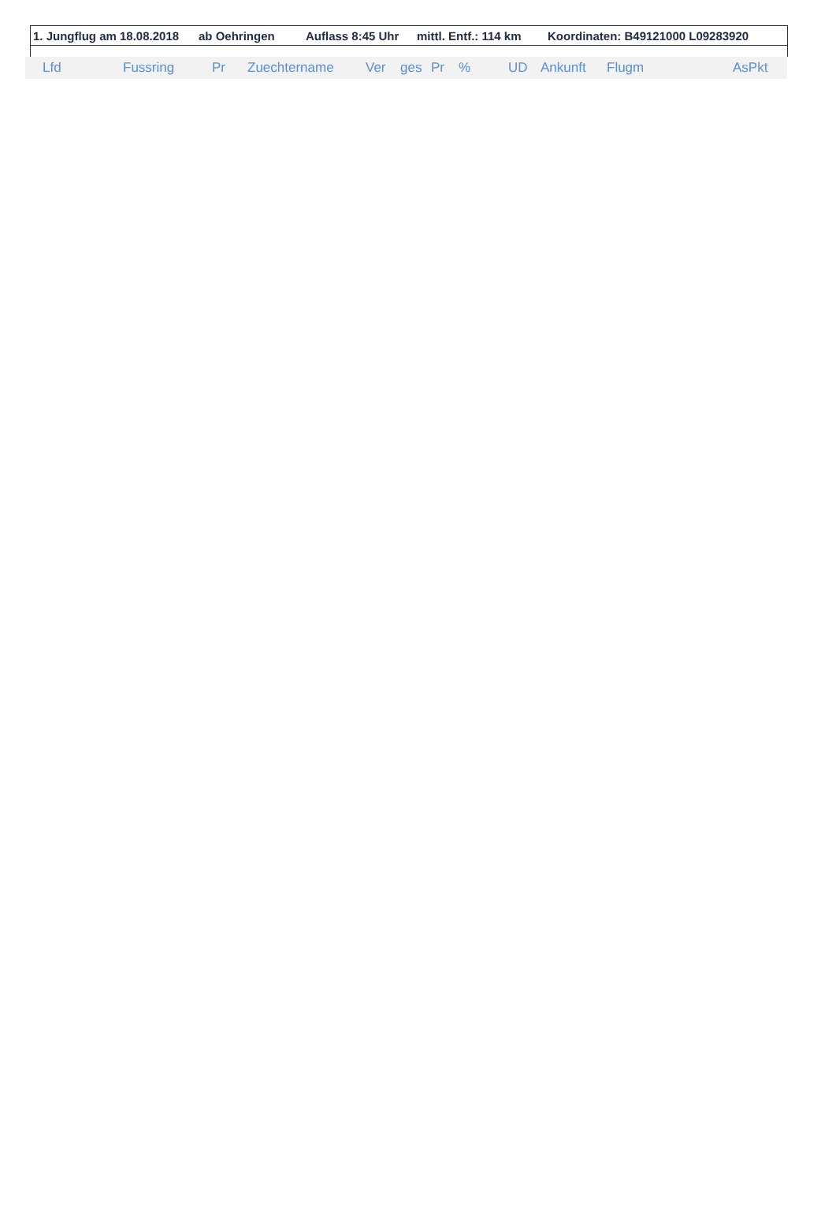1. Jungflug am 18.08.2018 ab Oehringen Auflass 8:45 Uhr mittl. Entf.: 114 km Koordinaten: B49121000 L09283920
| Lfd | Fussring | Pr | Zuechtername | Ver | ges | Pr | % | UD | Ankunft | Flugm | AsPkt |
| --- | --- | --- | --- | --- | --- | --- | --- | --- | --- | --- | --- |